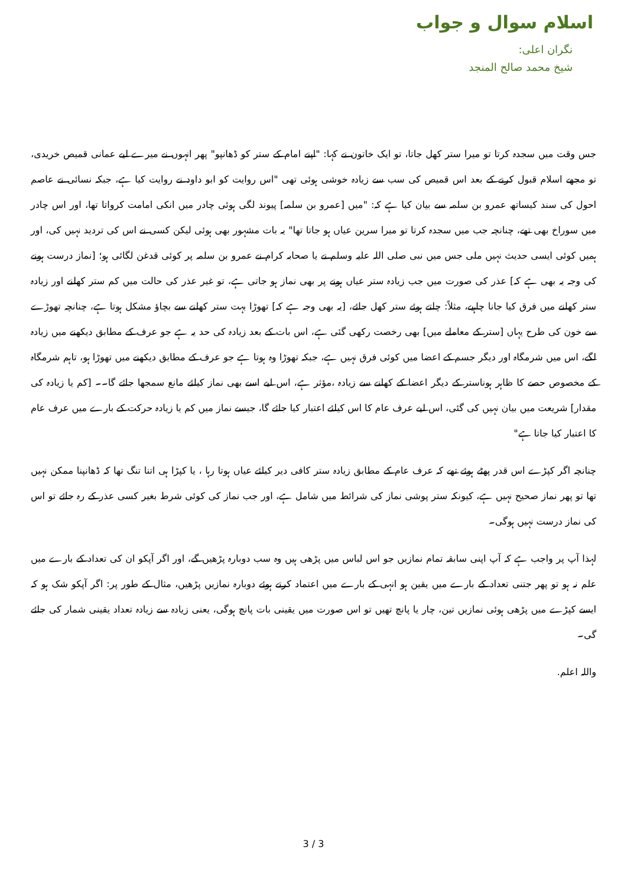اسلام سوال و جواب
نگران اعلی:
شیخ محمد صالح المنجد
جس وقت میں سجدہ کرتا تو میرا ستر کھل جاتا، تو ایک خاتون نے کہا: "اپنے امام کے ستر کو ڈھانپو" پھر انہوں نے میرے لیے عمانی قمیص خریدی، تو مجھے اسلام قبول کرنے کے بعد اس قمیص کی سب سے زیادہ خوشی ہوئی تھی "اس روایت کو ابو داود نے روایت کیا ہے، جبکہ نسائی نے عاصم احول کی سند کیساتھ عمرو بن سلمہ سے بیان کیا ہے کہ: "میں [عمرو بن سلمہ] پیوند لگی ہوئی چادر میں انکی امامت کرواتا تھا، اور اس چادر میں سوراخ بھی تھے، چنانچہ جب میں سجدہ کرتا تو میرا سرین عیاں ہو جاتا تھا" یہ بات مشہور بھی ہوئی لیکن کسی نے اس کی تردید نہیں کی، اور ہمیں کوئی ایسی حدیث نہیں ملی جس میں نبی صلی اللہ علیہ وسلم نے یا صحابہ کرام نے عمرو بن سلمہ پر کوئی قدغن لگائی ہو؛ [نماز درست ہونے کی وجہ یہ بھی ہے کہ] عذر کی صورت میں جب زیادہ ستر عیاں ہونے پر بھی نماز ہو جاتی ہے، تو غیر عذر کی حالت میں کم ستر کھلنے اور زیادہ ستر کھلنے میں فرق کیا جانا چاہیے، مثلاً: چلتے ہوئے ستر کھل جائے، [یہ بھی وجہ ہے کہ] تھوڑا بہت ستر کھلنے سے بچاؤ مشکل ہوتا ہے، چنانچہ تھوڑے سے خون کی طرح یہاں [ستر کے معاملے میں] بھی رخصت رکھی گئی ہے، اس بات کے بعد زیادہ کی حد یہ ہے جو عرف کے مطابق دیکھنے میں زیادہ لگے، اس میں شرمگاہ اور دیگر جسم کے اعضا میں کوئی فرق نہیں ہے، جبکہ تھوڑا وہ ہوتا ہے جو عرف کے مطابق دیکھنے میں تھوڑا ہو، تاہم شرمگاہ کے مخصوص حصے کا ظاہر ہوناستر کے دیگر اعضا کے کھلنے سے زیادہ ،مؤثر ہے، اس لیے اسے بھی نماز کیلئے مانع سمجھا جائے گا۔۔ [کم یا زیادہ کی مقدار] شریعت میں بیان نہیں کی گئی، اس لیے عرف عام کا اس کیلئے اعتبار کیا جائے گا، جیسے نماز میں کم یا زیادہ حرکت کے بارے میں عرف عام کا اعتبار کیا جاتا ہے"
چنانچہ اگر کپڑے اس قدر پھٹے ہوئے تھے کہ عرف عام کے مطابق زیادہ ستر کافی دیر کیلئے عیاں ہوتا رہا ، یا کپڑا ہی اتنا تنگ تھا کہ ڈھانپنا ممکن نہیں تھا تو پھر نماز صحیح نہیں ہے، کیونکہ ستر پوشی نماز کی شرائط میں شامل ہے، اور جب نماز کی کوئی شرط بغیر کسی عذر کے رہ جائے تو اس کی نماز درست نہیں ہوگی۔
لہذا آپ پر واجب ہے کہ آپ اپنی سابقہ تمام نمازیں جو اس لباس میں پڑھی ہیں وہ سب دوبارہ پڑھیں گے، اور اگر آپکو ان کی تعداد کے بارے میں علم نہ ہو تو پھر جتنی تعداد کے بارے میں یقین ہو انہی کے بارے میں اعتماد کرتے ہوئے دوبارہ نمازیں پڑھیں، مثال کے طور پر: اگر آپکو شک ہو کہ ایسے کپڑے میں پڑھی ہوئی نمازیں تین، چار یا پانچ تھیں تو اس صورت میں یقینی بات پانچ ہوگی، یعنی زیادہ سے زیادہ تعداد یقینی شمار کی جائے گی۔
واللہ اعلم.
3 / 3